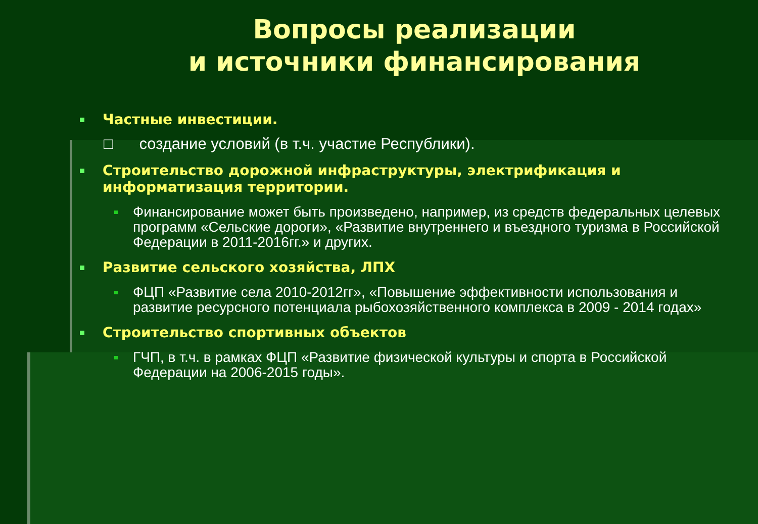Вопросы реализации
и источники финансирования
Частные инвестиции.
□ создание условий (в т.ч. участие Республики).
Строительство дорожной инфраструктуры, электрификация и информатизация территории.
Финансирование может быть произведено, например, из средств федеральных целевых программ «Сельские дороги», «Развитие внутреннего и въездного туризма в Российской Федерации в 2011-2016гг.» и других.
Развитие сельского хозяйства, ЛПХ
ФЦП «Развитие села 2010-2012гг», «Повышение эффективности использования и развитие ресурсного потенциала рыбохозяйственного комплекса в 2009 - 2014 годах»
Строительство спортивных объектов
ГЧП, в т.ч. в рамках ФЦП «Развитие физической культуры и спорта в Российской Федерации на 2006-2015 годы».